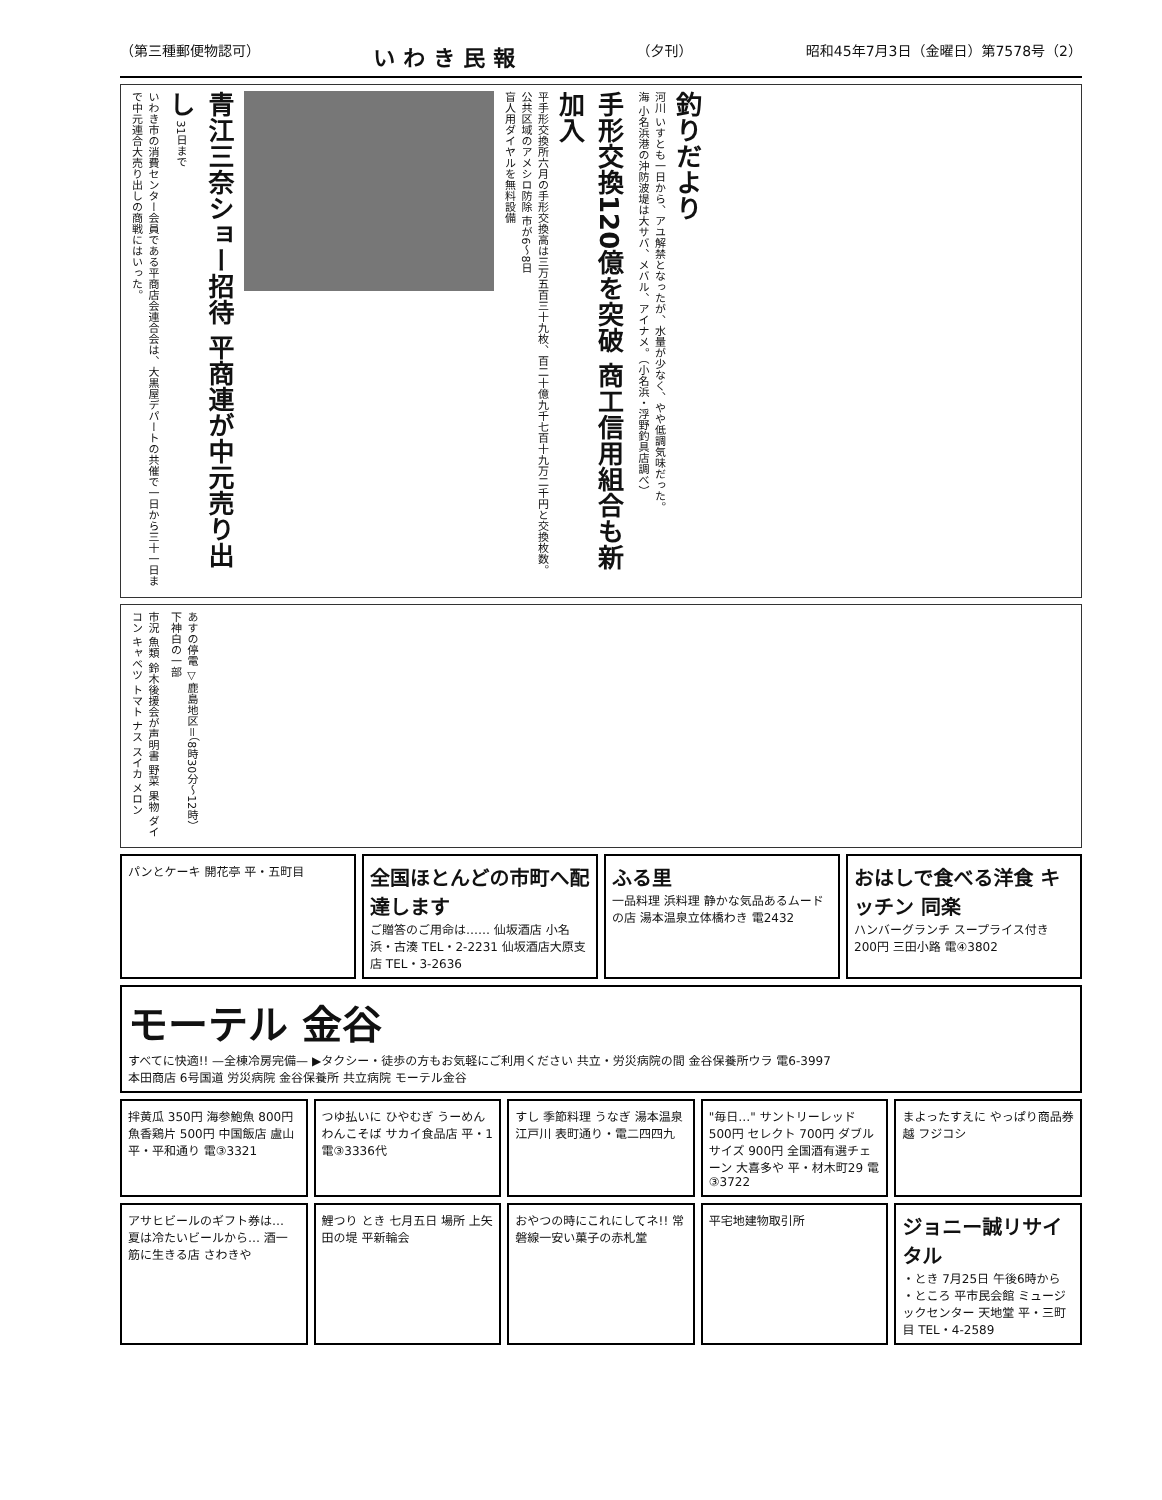（第三種郵便物認可） いわき民報 （夕刊） 昭和45年7月3日（金曜日）第7578号（2）
青江三奈ショー招待 平商連が中元売り出し 31日まで
いわき市の消費センター会員である平商店会連合会は、大黒屋デパートの共催で一日から三十一日まで中元連合大売り出しの商戦にはいった。
手形交換120億を突破 商工信用組合も新加入
平手形交換所六月の手形交換高は三万五百三十九枚、百二十億九千七百十九万二千円と交換枚数。
公共区域のアメシロ防除 市が6〜8日
盲人用ダイヤルを無料設備
釣りだより
河川 いすとも一日から、アユ解禁となったが、水量が少なく、やや低調気味だった。
海 小名浜港の沖防波堤は大サバ、メバル、アイナメ。（小名浜・浮野釣具店調べ）
市況 魚類 鈴木後援会が声明書 野菜 果物 ダイコン キャベツ トマト ナス スイカ メロン
あすの停電 ▽鹿島地区＝（8時30分〜12時）下神白の一部
パンとケーキ 開花亭 平・五町目
全国ほとんどの市町へ配達します
ご贈答のご用命は…… 仙坂酒店 小名浜・古湊 TEL・2-2231 仙坂酒店大原支店 TEL・3-2636
ふる里
一品料理 浜料理 静かな気品あるムードの店 湯本温泉立体橋わき 電2432
おはしで食べる洋食 キッチン 同楽
ハンバーグランチ スープライス付き 200円 三田小路 電④3802
モーテル 金谷
すべてに快適!! —全棟冷房完備— ▶タクシー・徒歩の方もお気軽にご利用ください 共立・労災病院の間 金谷保養所ウラ 電6-3997
本田商店 6号国道 労災病院 金谷保養所 共立病院 モーテル金谷
拌黄瓜 350円 海参鮑魚 800円 魚香鶏片 500円 中国飯店 盧山 平・平和通り 電③3321
つゆ払いに ひやむぎ うーめん わんこそば サカイ食品店 平・1 電③3336代
すし 季節料理 うなぎ 湯本温泉 江戸川 表町通り・電二四四九
"毎日…" サントリーレッド 500円 セレクト 700円 ダブルサイズ 900円 全国酒有選チェーン 大喜多や 平・材木町29 電③3722
まよったすえに やっぱり商品券 越 フジコシ
アサヒビールのギフト券は… 夏は冷たいビールから… 酒一筋に生きる店 さわきや
鯉つり とき 七月五日 場所 上矢田の堤 平新輪会
おやつの時にこれにしてネ!! 常磐線一安い菓子の赤札堂
平宅地建物取引所
ジョニー誠リサイタル
・とき 7月25日 午後6時から ・ところ 平市民会館 ミュージックセンター 天地堂 平・三町目 TEL・4-2589